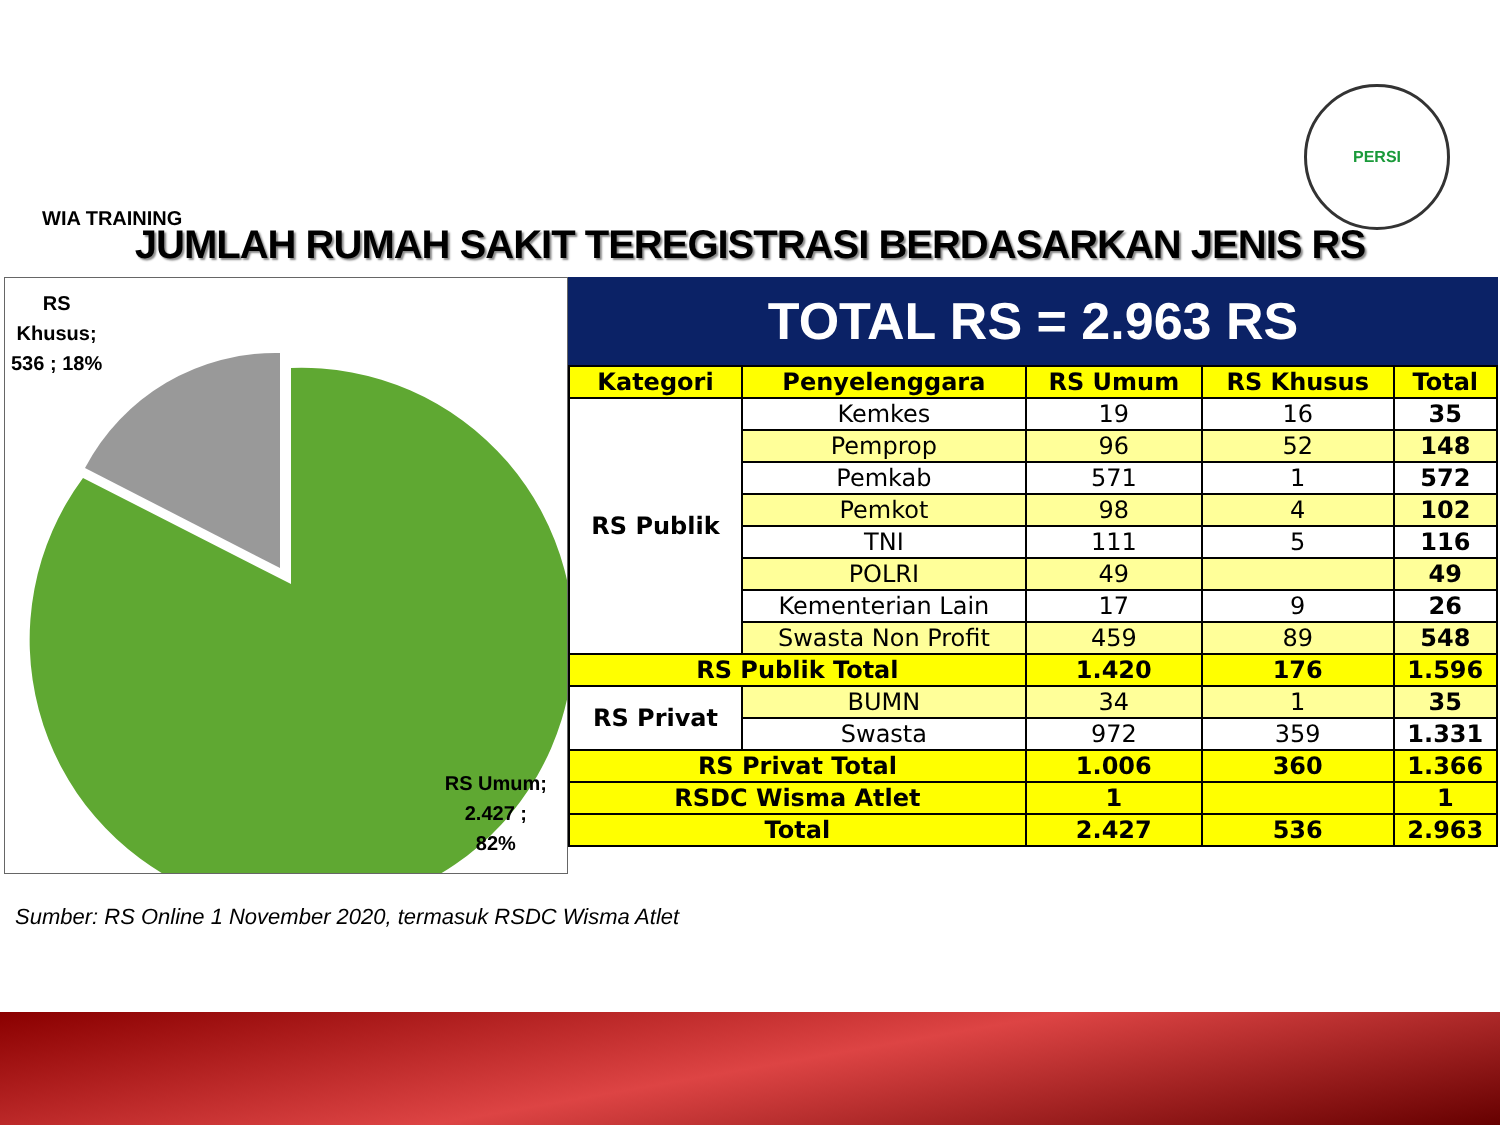WIA TRAINING
PERSI
JUMLAH RUMAH SAKIT TEREGISTRASI BERDASARKAN JENIS RS
RS
Khusus;
536 ; 18%
RS Umum;
2.427 ;
82%
TOTAL RS = 2.963 RS
| Kategori | Penyelenggara | RS Umum | RS Khusus | Total |
| --- | --- | --- | --- | --- |
| RS Publik | Kemkes | 19 | 16 | 35 |
| | Pemprop | 96 | 52 | 148 |
| | Pemkab | 571 | 1 | 572 |
| | Pemkot | 98 | 4 | 102 |
| | TNI | 111 | 5 | 116 |
| | POLRI | 49 | | 49 |
| | Kementerian Lain | 17 | 9 | 26 |
| | Swasta Non Profit | 459 | 89 | 548 |
| RS Publik Total | | 1.420 | 176 | 1.596 |
| RS Privat | BUMN | 34 | 1 | 35 |
| | Swasta | 972 | 359 | 1.331 |
| RS Privat Total | | 1.006 | 360 | 1.366 |
| RSDC Wisma Atlet | | 1 | | 1 |
| Total | | 2.427 | 536 | 2.963 |
Sumber: RS Online 1 November 2020, termasuk RSDC Wisma Atlet